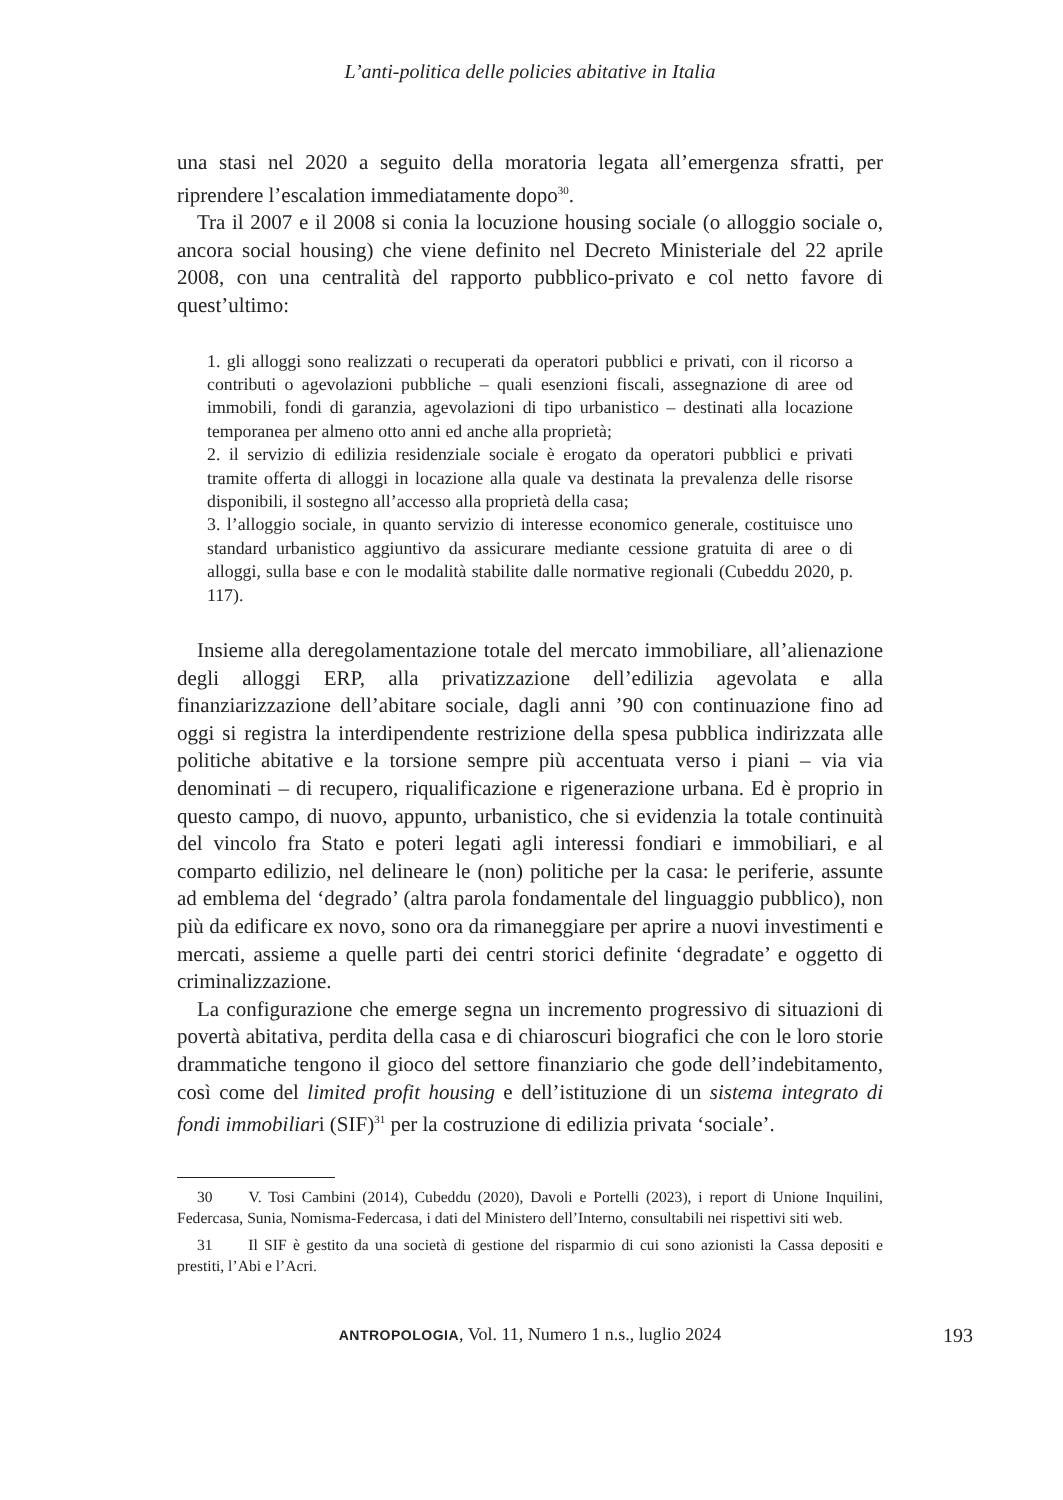L’anti-politica delle policies abitative in Italia
una stasi nel 2020 a seguito della moratoria legata all’emergenza sfratti, per riprendere l’escalation immediatamente dopo<sup>30</sup>.
Tra il 2007 e il 2008 si conia la locuzione housing sociale (o alloggio sociale o, ancora social housing) che viene definito nel Decreto Ministeriale del 22 aprile 2008, con una centralità del rapporto pubblico-privato e col netto favore di quest’ultimo:
1. gli alloggi sono realizzati o recuperati da operatori pubblici e privati, con il ricorso a contributi o agevolazioni pubbliche – quali esenzioni fiscali, assegnazione di aree od immobili, fondi di garanzia, agevolazioni di tipo urbanistico – destinati alla locazione temporanea per almeno otto anni ed anche alla proprietà;
2. il servizio di edilizia residenziale sociale è erogato da operatori pubblici e privati tramite offerta di alloggi in locazione alla quale va destinata la prevalenza delle risorse disponibili, il sostegno all’accesso alla proprietà della casa;
3. l’alloggio sociale, in quanto servizio di interesse economico generale, costituisce uno standard urbanistico aggiuntivo da assicurare mediante cessione gratuita di aree o di alloggi, sulla base e con le modalità stabilite dalle normative regionali (Cubeddu 2020, p. 117).
Insieme alla deregolamentazione totale del mercato immobiliare, all’alienazione degli alloggi ERP, alla privatizzazione dell’edilizia agevolata e alla finanziarizzazione dell’abitare sociale, dagli anni ’90 con continuazione fino ad oggi si registra la interdipendente restrizione della spesa pubblica indirizzata alle politiche abitative e la torsione sempre più accentuata verso i piani – via via denominati – di recupero, riqualificazione e rigenerazione urbana. Ed è proprio in questo campo, di nuovo, appunto, urbanistico, che si evidenzia la totale continuità del vincolo fra Stato e poteri legati agli interessi fondiari e immobiliari, e al comparto edilizio, nel delineare le (non) politiche per la casa: le periferie, assunte ad emblema del ‘degrado’ (altra parola fondamentale del linguaggio pubblico), non più da edificare ex novo, sono ora da rimaneggiare per aprire a nuovi investimenti e mercati, assieme a quelle parti dei centri storici definite ‘degradate’ e oggetto di criminalizzazione.
La configurazione che emerge segna un incremento progressivo di situazioni di povertà abitativa, perdita della casa e di chiaroscuri biografici che con le loro storie drammatiche tengono il gioco del settore finanziario che gode dell’indebitamento, così come del limited profit housing e dell’istituzione di un sistema integrato di fondi immobiliari (SIF)<sup>31</sup> per la costruzione di edilizia privata ‘sociale’.
30 V. Tosi Cambini (2014), Cubeddu (2020), Davoli e Portelli (2023), i report di Unione Inquilini, Federcasa, Sunia, Nomisma-Federcasa, i dati del Ministero dell’Interno, consultabili nei rispettivi siti web.
31 Il SIF è gestito da una società di gestione del risparmio di cui sono azionisti la Cassa depositi e prestiti, l’Abi e l’Acri.
ANTROPOLOGIA, Vol. 11, Numero 1 n.s., luglio 2024 193